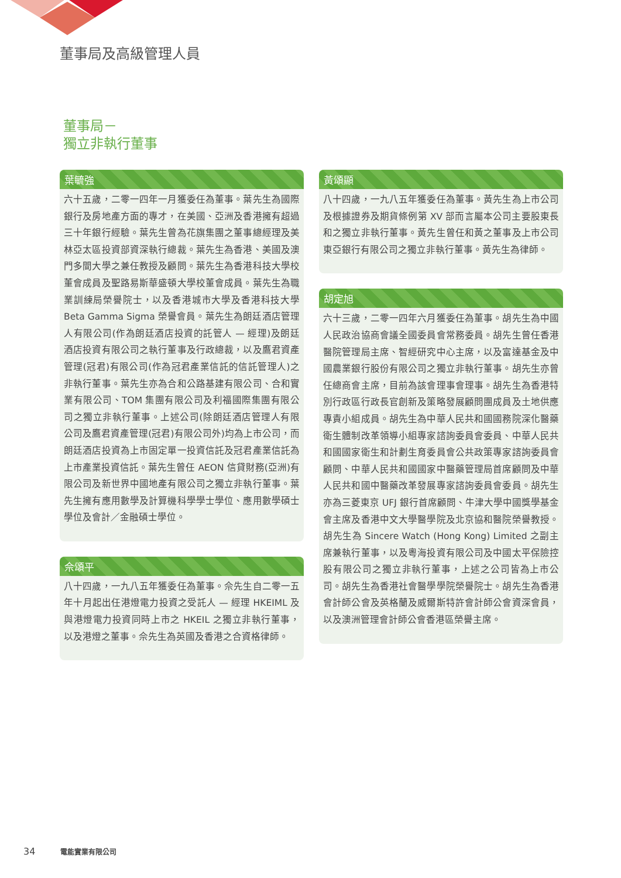董事局及高級管理人員
董事局－
獨立非執行董事
葉毓強
六十五歲，二零一四年一月獲委任為董事。葉先生為國際銀行及房地產方面的專才，在美國、亞洲及香港擁有超過三十年銀行經驗。葉先生曾為花旗集團之董事總經理及美林亞太區投資部資深執行總裁。葉先生為香港、美國及澳門多間大學之兼任教授及顧問。葉先生為香港科技大學校董會成員及聖路易斯華盛頓大學校董會成員。葉先生為職業訓練局榮譽院士，以及香港城市大學及香港科技大學 Beta Gamma Sigma 榮譽會員。葉先生為朗廷酒店管理人有限公司(作為朗廷酒店投資的託管人 — 經理)及朗廷酒店投資有限公司之執行董事及行政總裁，以及鷹君資產管理(冠君)有限公司(作為冠君產業信託的信託管理人)之非執行董事。葉先生亦為合和公路基建有限公司、合和實業有限公司、TOM 集團有限公司及利福國際集團有限公司之獨立非執行董事。上述公司(除朗廷酒店管理人有限公司及鷹君資產管理(冠君)有限公司外)均為上市公司，而朗廷酒店投資為上市固定單一投資信託及冠君產業信託為上市產業投資信託。葉先生曾任 AEON 信貸財務(亞洲)有限公司及新世界中國地產有限公司之獨立非執行董事。葉先生擁有應用數學及計算機科學學士學位、應用數學碩士學位及會計／金融碩士學位。
佘頌平
八十四歲，一九八五年獲委任為董事。佘先生自二零一五年十月起出任港燈電力投資之受託人 — 經理 HKEIML 及與港燈電力投資同時上市之 HKEIL 之獨立非執行董事，以及港燈之董事。佘先生為英國及香港之合資格律師。
黃頌顯
八十四歲，一九八五年獲委任為董事。黃先生為上市公司及根據證券及期貨條例第 XV 部而言屬本公司主要股東長和之獨立非執行董事。黃先生曾任和黃之董事及上市公司東亞銀行有限公司之獨立非執行董事。黃先生為律師。
胡定旭
六十三歲，二零一四年六月獲委任為董事。胡先生為中國人民政治協商會議全國委員會常務委員。胡先生曾任香港醫院管理局主席、智經研究中心主席，以及富達基金及中國農業銀行股份有限公司之獨立非執行董事。胡先生亦曾任總商會主席，目前為該會理事會理事。胡先生為香港特別行政區行政長官創新及策略發展顧問團成員及土地供應專責小組成員。胡先生為中華人民共和國國務院深化醫藥衛生體制改革領導小組專家諮詢委員會委員、中華人民共和國國家衛生和計劃生育委員會公共政策專家諮詢委員會顧問、中華人民共和國國家中醫藥管理局首席顧問及中華人民共和國中醫藥改革發展專家諮詢委員會委員。胡先生亦為三菱東京 UFJ 銀行首席顧問、牛津大學中國獎學基金會主席及香港中文大學醫學院及北京協和醫院榮譽教授。胡先生為 Sincere Watch (Hong Kong) Limited 之副主席兼執行董事，以及粵海投資有限公司及中國太平保險控股有限公司之獨立非執行董事，上述之公司皆為上市公司。胡先生為香港社會醫學學院榮譽院士。胡先生為香港會計師公會及英格蘭及威爾斯特許會計師公會資深會員，以及澳洲管理會計師公會香港區榮譽主席。
34 電能實業有限公司